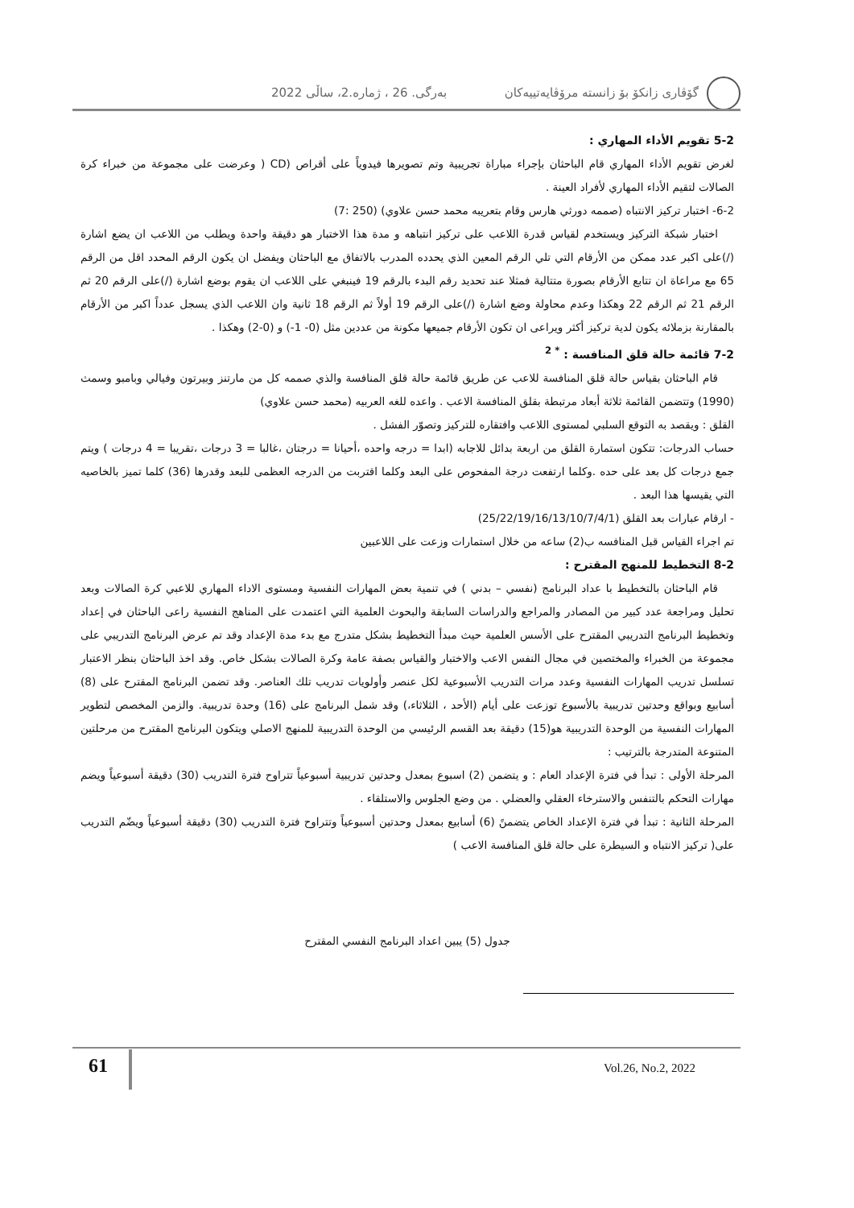گۆڤاری زانکۆ بۆ زانستە مرۆڤایەتییەکان بەرگی. 26 ، ژمارە.2، ساڵی 2022
5-2 تقويم الأداء المهاري :
لغرض تقويم الأداء المهاري قام الباحثان بإجراء مباراة تجريبية وتم تصويرها فيدوياً على أقراص (CD ( وعرضت على مجموعة من خبراء كرة الصالات لتقيم الأداء المهاري لأفراد العينة .
6-2- اختبار تركيز الانتباه (صممه دورثي هارس وقام بتعريبه محمد حسن علاوي) (250 :7)
اختبار شبكة التركيز ويستخدم لقياس قدرة اللاعب على تركيز انتباهه و مدة هذا الاختبار هو دقيقة واحدة ويطلب من اللاعب ان يضع اشارة (/)على اكبر عدد ممكن من الأرقام التي تلي الرقم المعين الذي يحدده المدرب بالاتفاق مع الباحثان ويفضل ان يكون الرقم المحدد اقل من الرقم 65 مع مراعاة ان تتابع الأرقام بصورة متتالية فمثلا عند تحديد رقم البدء بالرقم 19 فينبغي على اللاعب ان يقوم بوضع اشارة (/)على الرقم 20 ثم الرقم 21 ثم الرقم 22 وهكذا وعدم محاولة وضع اشارة (/)على الرقم 19 أولاً ثم الرقم 18 ثانية وان اللاعب الذي يسجل عدداً اكبر من الأرقام بالمقارنة بزملائه يكون لدية تركيز أكثر ويراعى ان تكون الأرقام جميعها مكونة من عددين مثل (0- 1-) و (0-2) وهكذا .
7-2 قائمة حالة قلق المنافسة : <sup>* 2</sup>
قام الباحثان بقياس حالة قلق المنافسة للاعب عن طريق قائمة حالة قلق المنافسة والذي صممه كل من مارتنز وبيرتون وفيالي وبامبو وسمث (1990) وتتضمن القائمة ثلاثة أبعاد مرتبطة بقلق المنافسة الاعب . واعده للغه العربيه (محمد حسن علاوي)
القلق : ويقصد به التوقع السلبي لمستوى اللاعب وافتقاره للتركيز وتصوّر الفشل .
حساب الدرجات: تتكون استمارة القلق من اربعة بدائل للاجابه (ابدا = درجه واحده ،أحيانا = درجتان ،غالبا = 3 درجات ،تقريبا = 4 درجات ) ويتم جمع درجات كل بعد على حده .وكلما ارتفعت درجة المفحوص على البعد وكلما اقتربت من الدرجه العظمى للبعد وقدرها (36) كلما تميز بالخاصيه التي يقيسها هذا البعد .
- ارقام عبارات بعد القلق (25/22/19/16/13/10/7/4/1)
تم اجراء القياس قبل المنافسه ب(2) ساعه من خلال استمارات وزعت على اللاعبين
8-2 التخطيط للمنهج المقترح :
قام الباحثان بالتخطيط با عداد البرنامج (نفسي – بدني ) في تنمية بعض المهارات النفسية ومستوى الاداء المهاري للاعبي كرة الصالات وبعد تحليل ومراجعة عدد كبير من المصادر والمراجع والدراسات السابقة والبحوث العلمية التي اعتمدت على المناهج النفسية راعى الباحثان في إعداد وتخطيط البرنامج التدريبي المقترح على الأسس العلمية حيث مبدأ التخطيط بشكل متدرج مع بدء مدة الإعداد وقد تم عرض البرنامج التدريبي على مجموعة من الخبراء والمختصين في مجال النفس الاعب والاختبار والقياس بصفة عامة وكرة الصالات بشكل خاص. وقد اخذ الباحثان بنظر الاعتبار تسلسل تدريب المهارات النفسية وعدد مرات التدريب الأسبوعية لكل عنصر وأولويات تدريب تلك العناصر. وقد تضمن البرنامج المقترح على (8) أسابيع وبواقع وحدتين تدريبية بالأسبوع توزعت على أيام (الأحد ، الثلاثاء،) وقد شمل البرنامج على (16) وحدة تدريبية. والزمن المخصص لتطوير المهارات النفسية من الوحدة التدريبية هو(15) دقيقة بعد القسم الرئيسي من الوحدة التدريبية للمنهج الاصلي ويتكون البرنامج المقترح من مرحلتين المتنوعة المتدرجة بالترتيب :
المرحلة الأولى : تبدأ في فترة الإعداد العام : و يتضمن (2) اسبوع بمعدل وحدتين تدريبية أسبوعياً تتراوح فترة التدريب (30) دقيقة أسبوعياً ويضم مهارات التحكم بالتنفس والاسترخاء العقلي والعضلي . من وضع الجلوس والاستلقاء .
المرحلة الثانية : تبدأ في فترة الإعداد الخاص يتضمنً (6) أسابيع بمعدل وحدتين أسبوعياً وتتراوح فترة التدريب (30) دقيقة أسبوعياً ويضّم التدريب على( تركيز الانتباه و السيطرة على حالة قلق المنافسة الاعب )
جدول (5) يبين اعداد البرنامج النفسي المقترح
61 Vol.26, No.2, 2022